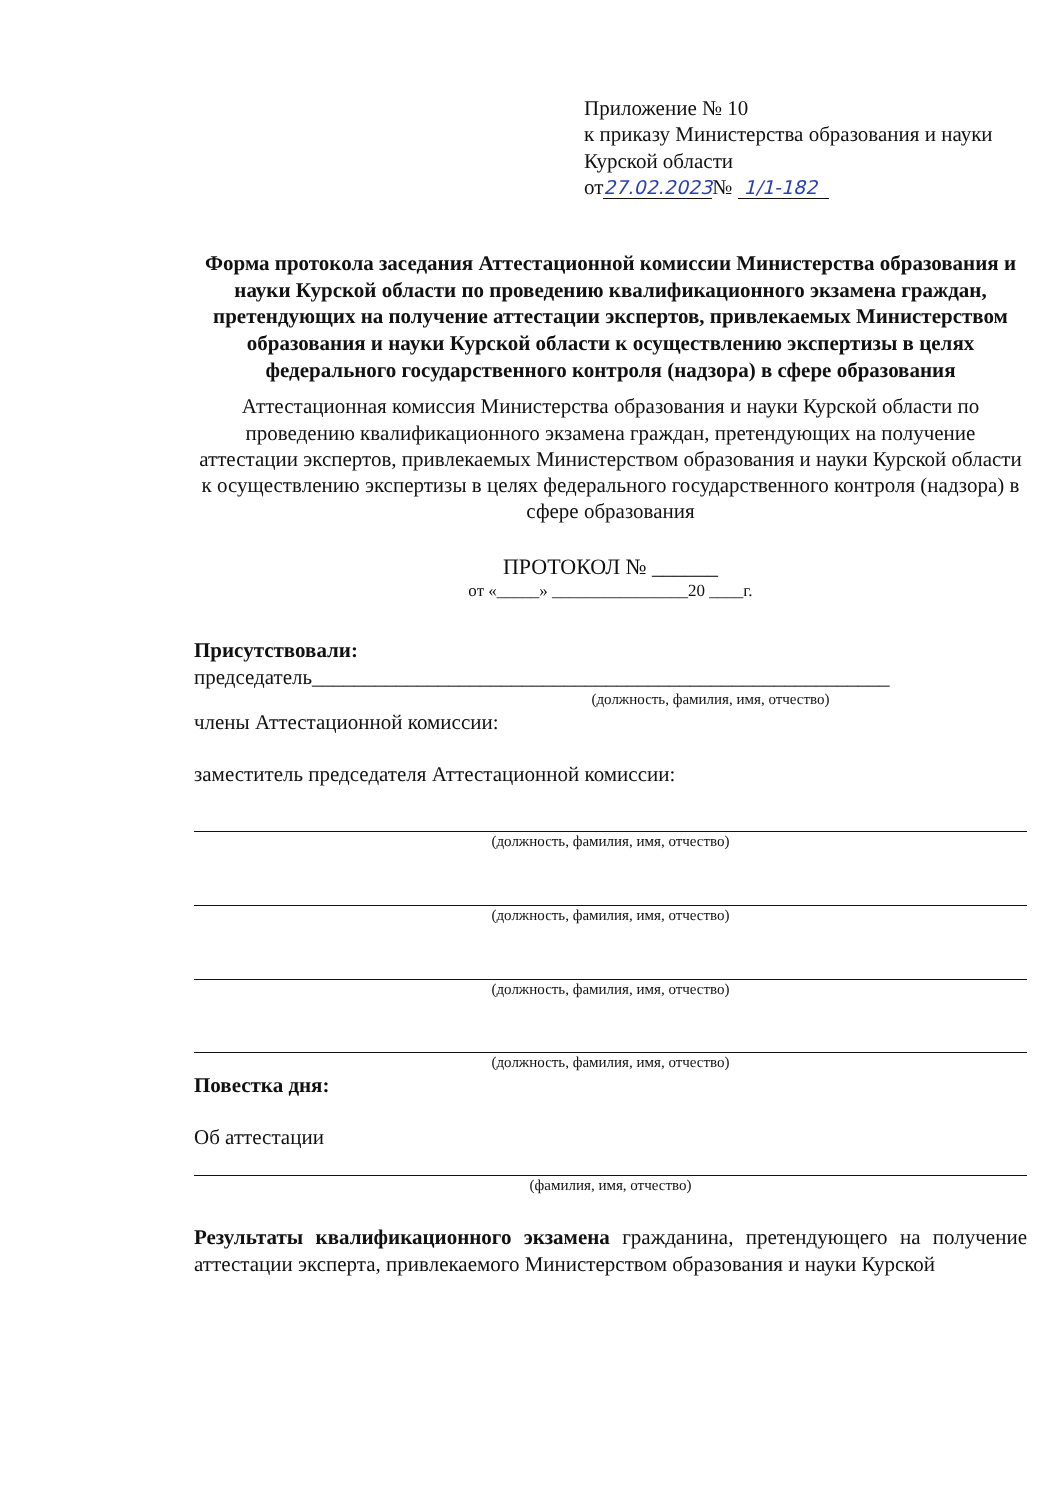Приложение № 10
к приказу Министерства образования и науки Курской области
от27.02.2023№ 1/1-182
Форма протокола заседания Аттестационной комиссии Министерства образования и науки Курской области по проведению квалификационного экзамена граждан, претендующих на получение аттестации экспертов, привлекаемых Министерством образования и науки Курской области к осуществлению экспертизы в целях федерального государственного контроля (надзора) в сфере образования
Аттестационная комиссия Министерства образования и науки Курской области по проведению квалификационного экзамена граждан, претендующих на получение аттестации экспертов, привлекаемых Министерством образования и науки Курской области к осуществлению экспертизы в целях федерального государственного контроля (надзора) в сфере образования
ПРОТОКОЛ № ______
от «_____» ________________20 ____г.
Присутствовали:
председатель_______________________________________________________
(должность, фамилия, имя, отчество)
члены Аттестационной комиссии:
заместитель председателя Аттестационной комиссии:
(должность, фамилия, имя, отчество)
(должность, фамилия, имя, отчество)
(должность, фамилия, имя, отчество)
(должность, фамилия, имя, отчество)
Повестка дня:
Об аттестации
(фамилия, имя, отчество)
Результаты квалификационного экзамена гражданина, претендующего на получение аттестации эксперта, привлекаемого Министерством образования и науки Курской